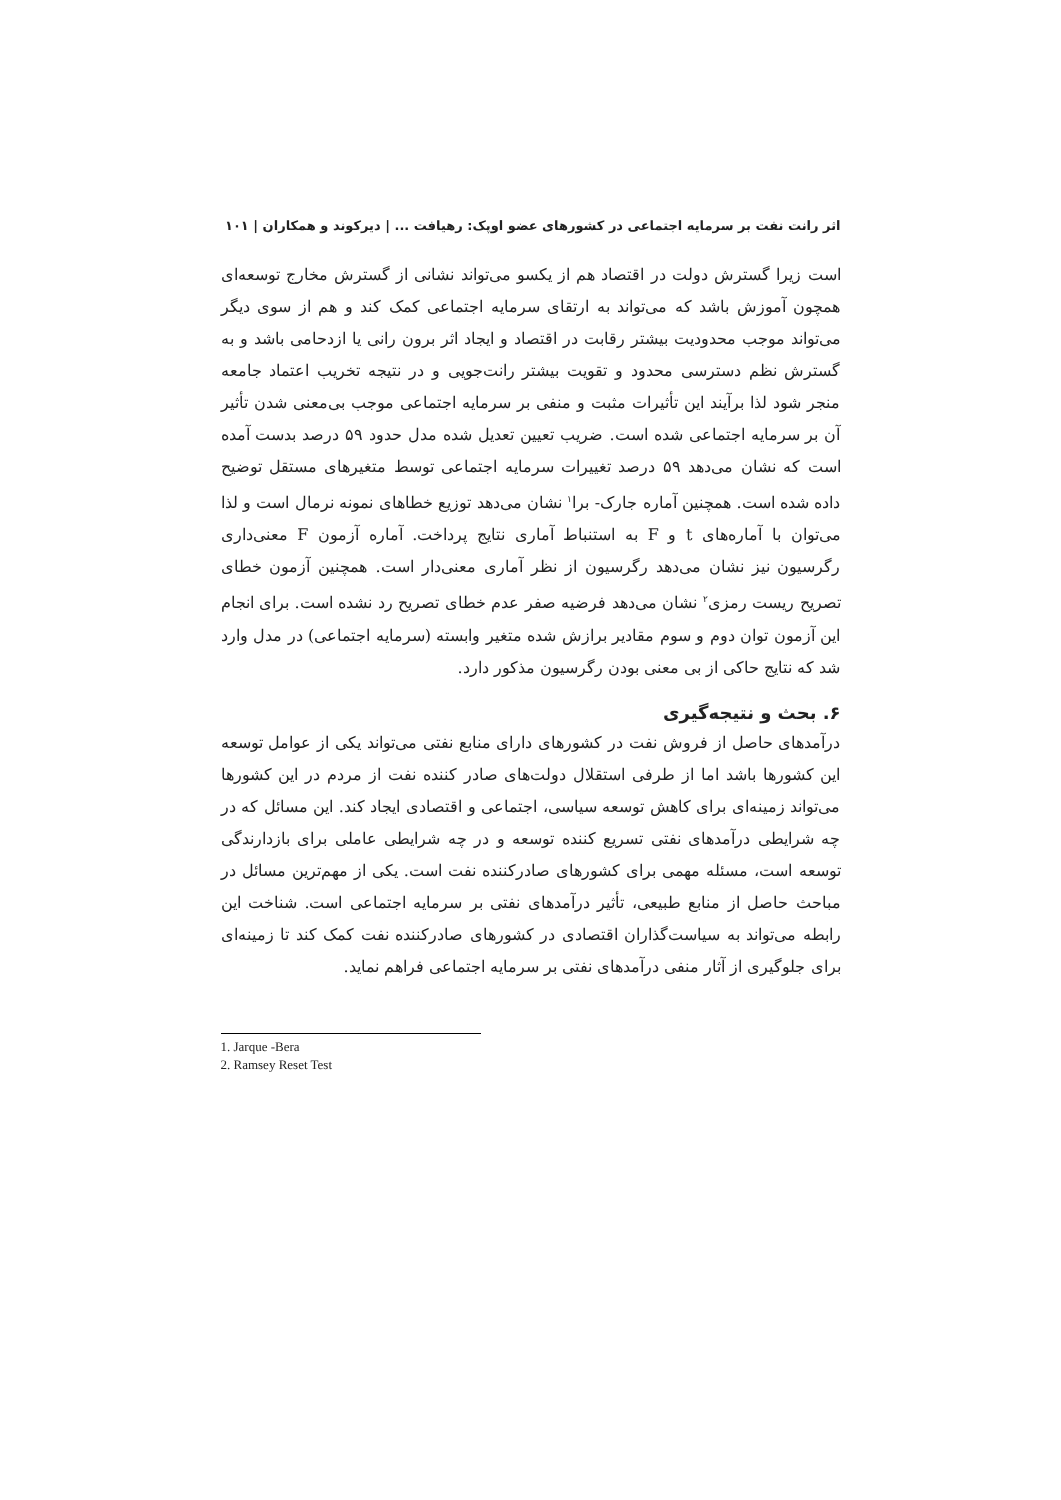اثر رانت نفت بر سرمایه اجتماعی در کشورهای عضو اوپک: رهیافت ... | دیرکوند و همکاران | ۱۰۱
است زیرا گسترش دولت در اقتصاد هم از یکسو می‌تواند نشانی از گسترش مخارج توسعه‌ای همچون آموزش باشد که می‌تواند به ارتقای سرمایه اجتماعی کمک کند و هم از سوی دیگر می‌تواند موجب محدودیت بیشتر رقابت در اقتصاد و ایجاد اثر برون رانی یا ازدحامی باشد و به گسترش نظم دسترسی محدود و تقویت بیشتر رانت‌جویی و در نتیجه تخریب اعتماد جامعه منجر شود لذا برآیند این تأثیرات مثبت و منفی بر سرمایه اجتماعی موجب بی‌معنی شدن تأثیر آن بر سرمایه اجتماعی شده است. ضریب تعیین تعدیل شده مدل حدود ۵۹ درصد بدست آمده است که نشان می‌دهد ۵۹ درصد تغییرات سرمایه اجتماعی توسط متغیرهای مستقل توضیح داده شده است. همچنین آماره جارک- برا<sup>۱</sup> نشان می‌دهد توزیع خطاهای نمونه نرمال است و لذا می‌توان با آماره‌های t و F به استنباط آماری نتایج پرداخت. آماره آزمون F معنی‌داری رگرسیون نیز نشان می‌دهد رگرسیون از نظر آماری معنی‌دار است. همچنین آزمون خطای تصریح ریست رمزی<sup>۲</sup> نشان می‌دهد فرضیه صفر عدم خطای تصریح رد نشده است. برای انجام این آزمون توان دوم و سوم مقادیر برازش شده متغیر وابسته (سرمایه اجتماعی) در مدل وارد شد که نتایج حاکی از بی معنی بودن رگرسیون مذکور دارد.
۶. بحث و نتیجه‌گیری
درآمدهای حاصل از فروش نفت در کشورهای دارای منابع نفتی می‌تواند یکی از عوامل توسعه این کشورها باشد اما از طرفی استقلال دولت‌های صادر کننده نفت از مردم در این کشورها می‌تواند زمینه‌ای برای کاهش توسعه سیاسی، اجتماعی و اقتصادی ایجاد کند. این مسائل که در چه شرایطی درآمدهای نفتی تسریع کننده توسعه و در چه شرایطی عاملی برای بازدارندگی توسعه است، مسئله مهمی برای کشورهای صادرکننده نفت است. یکی از مهم‌ترین مسائل در مباحث حاصل از منابع طبیعی، تأثیر درآمدهای نفتی بر سرمایه اجتماعی است. شناخت این رابطه می‌تواند به سیاست‌گذاران اقتصادی در کشورهای صادرکننده نفت کمک کند تا زمینه‌ای برای جلوگیری از آثار منفی درآمدهای نفتی بر سرمایه اجتماعی فراهم نماید.
1. Jarque -Bera
2. Ramsey Reset Test